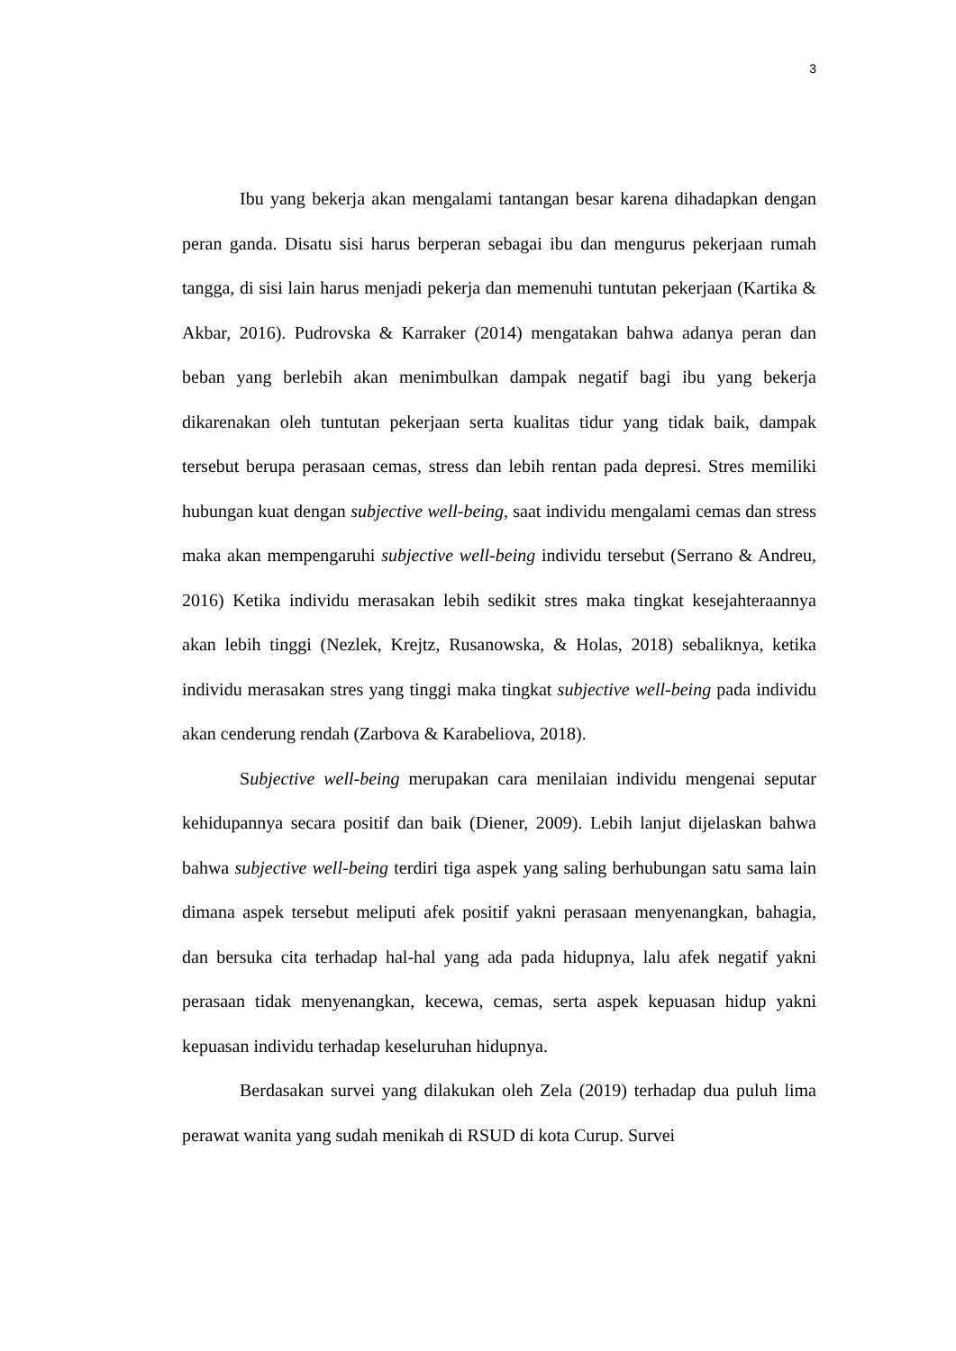3
Ibu yang bekerja akan mengalami tantangan besar karena dihadapkan dengan peran ganda. Disatu sisi harus berperan sebagai ibu dan mengurus pekerjaan rumah tangga, di sisi lain harus menjadi pekerja dan memenuhi tuntutan pekerjaan (Kartika & Akbar, 2016). Pudrovska & Karraker (2014) mengatakan bahwa adanya peran dan beban yang berlebih akan menimbulkan dampak negatif bagi ibu yang bekerja dikarenakan oleh tuntutan pekerjaan serta kualitas tidur yang tidak baik, dampak tersebut berupa perasaan cemas, stress dan lebih rentan pada depresi. Stres memiliki hubungan kuat dengan subjective well-being, saat individu mengalami cemas dan stress maka akan mempengaruhi subjective well-being individu tersebut (Serrano & Andreu, 2016) Ketika individu merasakan lebih sedikit stres maka tingkat kesejahteraannya akan lebih tinggi (Nezlek, Krejtz, Rusanowska, & Holas, 2018) sebaliknya, ketika individu merasakan stres yang tinggi maka tingkat subjective well-being pada individu akan cenderung rendah (Zarbova & Karabeliova, 2018).
Subjective well-being merupakan cara menilaian individu mengenai seputar kehidupannya secara positif dan baik (Diener, 2009). Lebih lanjut dijelaskan bahwa bahwa subjective well-being terdiri tiga aspek yang saling berhubungan satu sama lain dimana aspek tersebut meliputi afek positif yakni perasaan menyenangkan, bahagia, dan bersuka cita terhadap hal-hal yang ada pada hidupnya, lalu afek negatif yakni perasaan tidak menyenangkan, kecewa, cemas, serta aspek kepuasan hidup yakni kepuasan individu terhadap keseluruhan hidupnya.
Berdasakan survei yang dilakukan oleh Zela (2019) terhadap dua puluh lima perawat wanita yang sudah menikah di RSUD di kota Curup. Survei